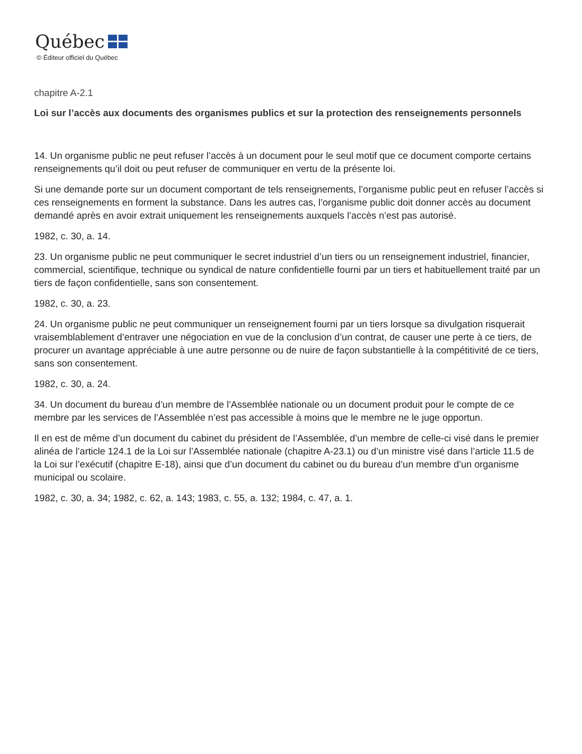Québec
© Éditeur officiel du Québec
chapitre A-2.1
Loi sur l’accès aux documents des organismes publics et sur la protection des renseignements personnels
14. Un organisme public ne peut refuser l’accès à un document pour le seul motif que ce document comporte certains renseignements qu’il doit ou peut refuser de communiquer en vertu de la présente loi.
Si une demande porte sur un document comportant de tels renseignements, l’organisme public peut en refuser l’accès si ces renseignements en forment la substance. Dans les autres cas, l’organisme public doit donner accès au document demandé après en avoir extrait uniquement les renseignements auxquels l’accès n’est pas autorisé.
1982, c. 30, a. 14.
23. Un organisme public ne peut communiquer le secret industriel d’un tiers ou un renseignement industriel, financier, commercial, scientifique, technique ou syndical de nature confidentielle fourni par un tiers et habituellement traité par un tiers de façon confidentielle, sans son consentement.
1982, c. 30, a. 23.
24. Un organisme public ne peut communiquer un renseignement fourni par un tiers lorsque sa divulgation risquerait vraisemblablement d’entraver une négociation en vue de la conclusion d’un contrat, de causer une perte à ce tiers, de procurer un avantage appréciable à une autre personne ou de nuire de façon substantielle à la compétitivité de ce tiers, sans son consentement.
1982, c. 30, a. 24.
34. Un document du bureau d’un membre de l’Assemblée nationale ou un document produit pour le compte de ce membre par les services de l’Assemblée n’est pas accessible à moins que le membre ne le juge opportun.
Il en est de même d’un document du cabinet du président de l’Assemblée, d’un membre de celle-ci visé dans le premier alinéa de l’article 124.1 de la Loi sur l’Assemblée nationale (chapitre A-23.1) ou d’un ministre visé dans l’article 11.5 de la Loi sur l’exécutif (chapitre E-18), ainsi que d’un document du cabinet ou du bureau d’un membre d’un organisme municipal ou scolaire.
1982, c. 30, a. 34; 1982, c. 62, a. 143; 1983, c. 55, a. 132; 1984, c. 47, a. 1.